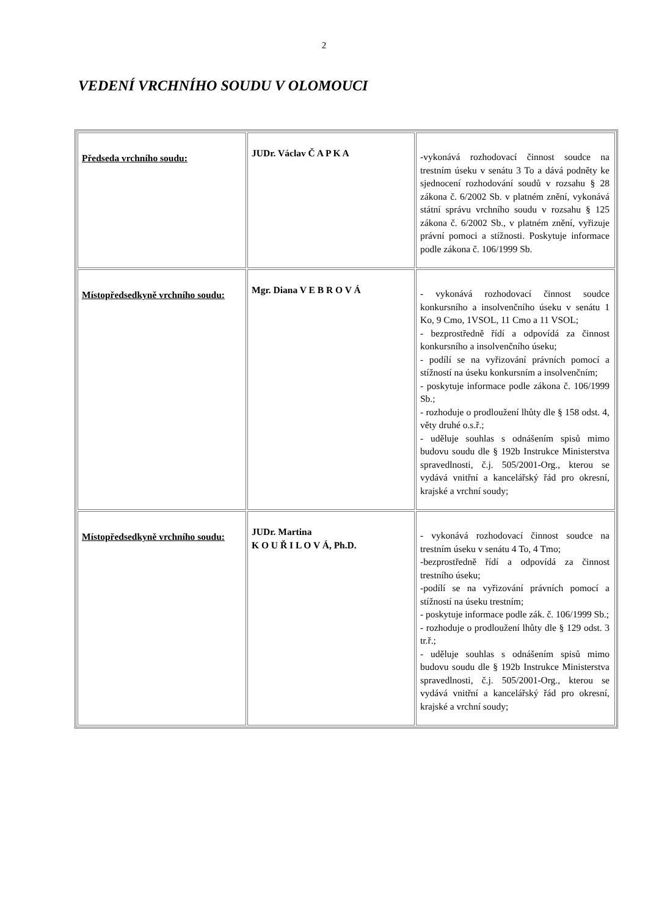2
VEDENÍ VRCHNÍHO SOUDU V OLOMOUCI
| Předseda vrchního soudu: | JUDr. Václav Č A P K A | -vykonává rozhodovací činnost soudce na trestním úseku v senátu 3 To a dává podněty ke sjednocení rozhodování soudů v rozsahu § 28 zákona č. 6/2002 Sb. v platném znění, vykonává státní správu vrchního soudu v rozsahu § 125 zákona č. 6/2002 Sb., v platném znění, vyřizuje právní pomoci a stížnosti. Poskytuje informace podle zákona č. 106/1999 Sb. |
| Místopředsedkyně vrchního soudu: | Mgr. Diana V E B R O V Á | - vykonává rozhodovací činnost soudce konkursního a insolvenčního úseku v senátu 1 Ko, 9 Cmo, 1VSOL, 11 Cmo a 11 VSOL; - bezprostředně řídí a odpovídá za činnost konkursního a insolvenčního úseku; - podílí se na vyřizování právních pomocí a stížností na úseku konkursním a insolvenčním; - poskytuje informace podle zákona č. 106/1999 Sb.; - rozhoduje o prodloužení lhůty dle § 158 odst. 4, věty druhé o.s.ř.; - uděluje souhlas s odnášením spisů mimo budovu soudu dle § 192b Instrukce Ministerstva spravedlnosti, č.j. 505/2001-Org., kterou se vydává vnitřní a kancelářský řád pro okresní, krajské a vrchní soudy; |
| Místopředsedkyně vrchního soudu: | JUDr. Martina K O U Ř I L O V Á, Ph.D. | - vykonává rozhodovací činnost soudce na trestním úseku v senátu 4 To, 4 Tmo; -bezprostředně řídí a odpovídá za činnost trestního úseku; -podílí se na vyřizování právních pomocí a stížností na úseku trestním; - poskytuje informace podle zák. č. 106/1999 Sb.; - rozhoduje o prodloužení lhůty dle § 129 odst. 3 tr.ř.; - uděluje souhlas s odnášením spisů mimo budovu soudu dle § 192b Instrukce Ministerstva spravedlnosti, č.j. 505/2001-Org., kterou se vydává vnitřní a kancelářský řád pro okresní, krajské a vrchní soudy; |